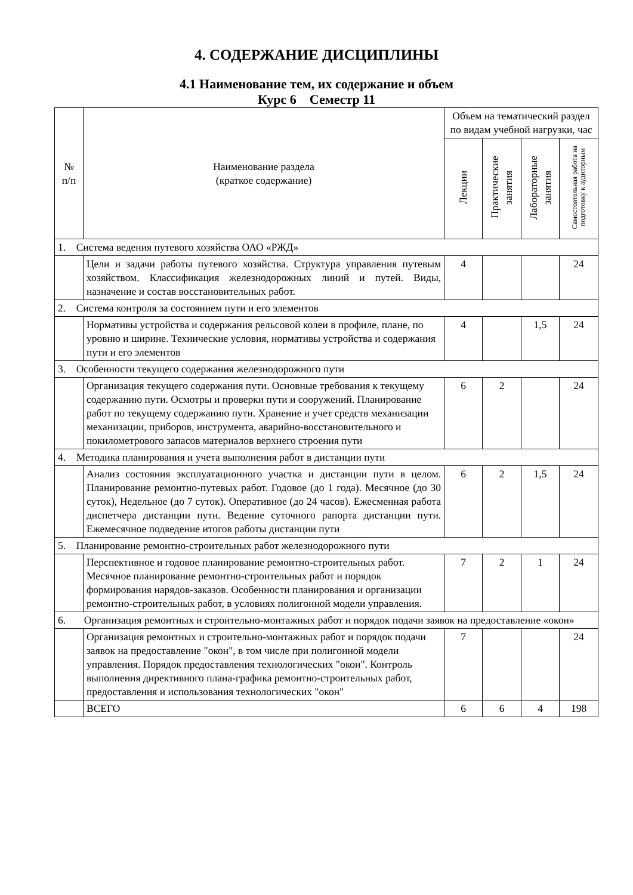4. СОДЕРЖАНИЕ ДИСЦИПЛИНЫ
4.1 Наименование тем, их содержание и объем
Курс 6 Семестр 11
| № п/п | Наименование раздела (краткое содержание) | Объем на тематический раздел по видам учебной нагрузки, час | | | |
| --- | --- | --- | --- | --- | --- |
| | | Лекции | Практические занятия | Лабораторные занятия | Самостоятельная работа на подготовку к аудиторным |
| 1. Система ведения путевого хозяйства ОАО «РЖД» | | | | | |
| | Цели и задачи работы путевого хозяйства. Структура управления путевым хозяйством. Классификация железнодорожных линий и путей. Виды, назначение и состав восстановительных работ. | 4 | | | 24 |
| 2. Система контроля за состоянием пути и его элементов | | | | | |
| | Нормативы устройства и содержания рельсовой колеи в профиле, плане, по уровню и ширине. Технические условия, нормативы устройства и содержания пути и его элементов | 4 | | 1,5 | 24 |
| 3. Особенности текущего содержания железнодорожного пути | | | | | |
| | Организация текущего содержания пути. Основные требования к текущему содержанию пути. Осмотры и проверки пути и сооружений. Планирование работ по текущему содержанию пути. Хранение и учет средств механизации механизации, приборов, инструмента, аварийно-восстановительного и покилометрового запасов материалов верхнего строения пути | 6 | 2 | | 24 |
| 4. Методика планирования и учета выполнения работ в дистанции пути | | | | | |
| | Анализ состояния эксплуатационного участка и дистанции пути в целом. Планирование ремонтно-путевых работ. Годовое (до 1 года). Месячное (до 30 суток), Недельное (до 7 суток). Оперативное (до 24 часов). Ежесменная работа диспетчера дистанции пути. Ведение суточного рапорта дистанции пути. Ежемесячное подведение итогов работы дистанции пути | 6 | 2 | 1,5 | 24 |
| 5. Планирование ремонтно-строительных работ железнодорожного пути | | | | | |
| | Перспективное и годовое планирование ремонтно-строительных работ. Месячное планирование ремонтно-строительных работ и порядок формирования нарядов-заказов. Особенности планирования и организации ремонтно-строительных работ, в условиях полигонной модели управления. | 7 | 2 | 1 | 24 |
| 6. Организация ремонтных и строительно-монтажных работ и порядок подачи заявок на предоставление «окон» | | | | | |
| | Организация ремонтных и строительно-монтажных работ и порядок подачи заявок на предоставление "окон", в том числе при полигонной модели управления. Порядок предоставления технологических "окон". Контроль выполнения директивного плана-графика ремонтно-строительных работ, предоставления и использования технологических "окон" | 7 | | | 24 |
| | ВСЕГО | 6 | 6 | 4 | 198 |